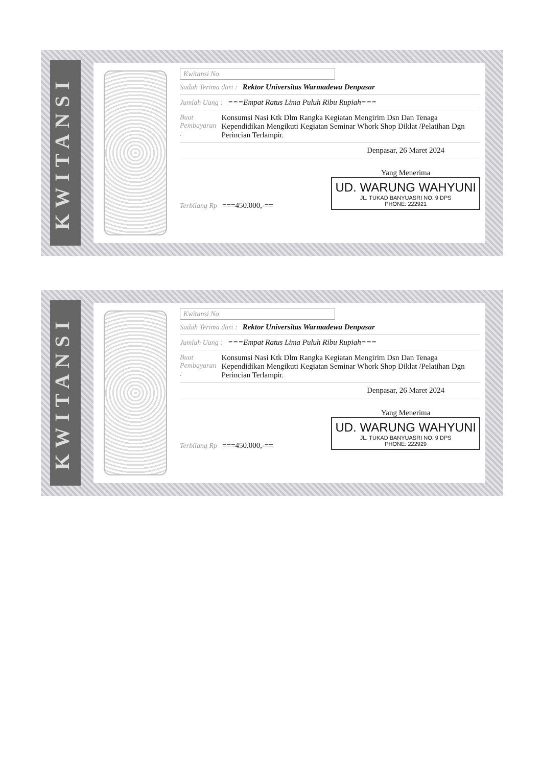KWITANSI
Kwitansi No
Sudah Terima dari : Rektor Universitas Warmadewa Denpasar
Jumlah Uang : ===Empat Ratus Lima Puluh Ribu Rupiah===
Buat Pembayaran : Konsumsi Nasi Ktk Dlm Rangka Kegiatan Mengirim Dsn Dan Tenaga Kependidikan Mengikuti Kegiatan Seminar Whork Shop Diklat /Pelatihan Dgn Perincian Terlampir.
Denpasar, 26 Maret 2024
Terbilang Rp ===450.000,-==
Yang Menerima
UD. WARUNG WAHYUNI JL. TUKAD BANYUASRI NO. 9 DPS
PHONE: 222921
KWITANSI
Kwitansi No
Sudah Terima dari : Rektor Universitas Warmadewa Denpasar
Jumlah Uang : ===Empat Ratus Lima Puluh Ribu Rupiah===
Buat Pembayaran : Konsumsi Nasi Ktk Dlm Rangka Kegiatan Mengirim Dsn Dan Tenaga Kependidikan Mengikuti Kegiatan Seminar Whork Shop Diklat /Pelatihan Dgn Perincian Terlampir.
Denpasar, 26 Maret 2024
Terbilang Rp ===450.000,-==
Yang Menerima
UD. WARUNG WAHYUNI JL. TUKAD BANYUASRI NO. 9 DPS
PHONE: 222929